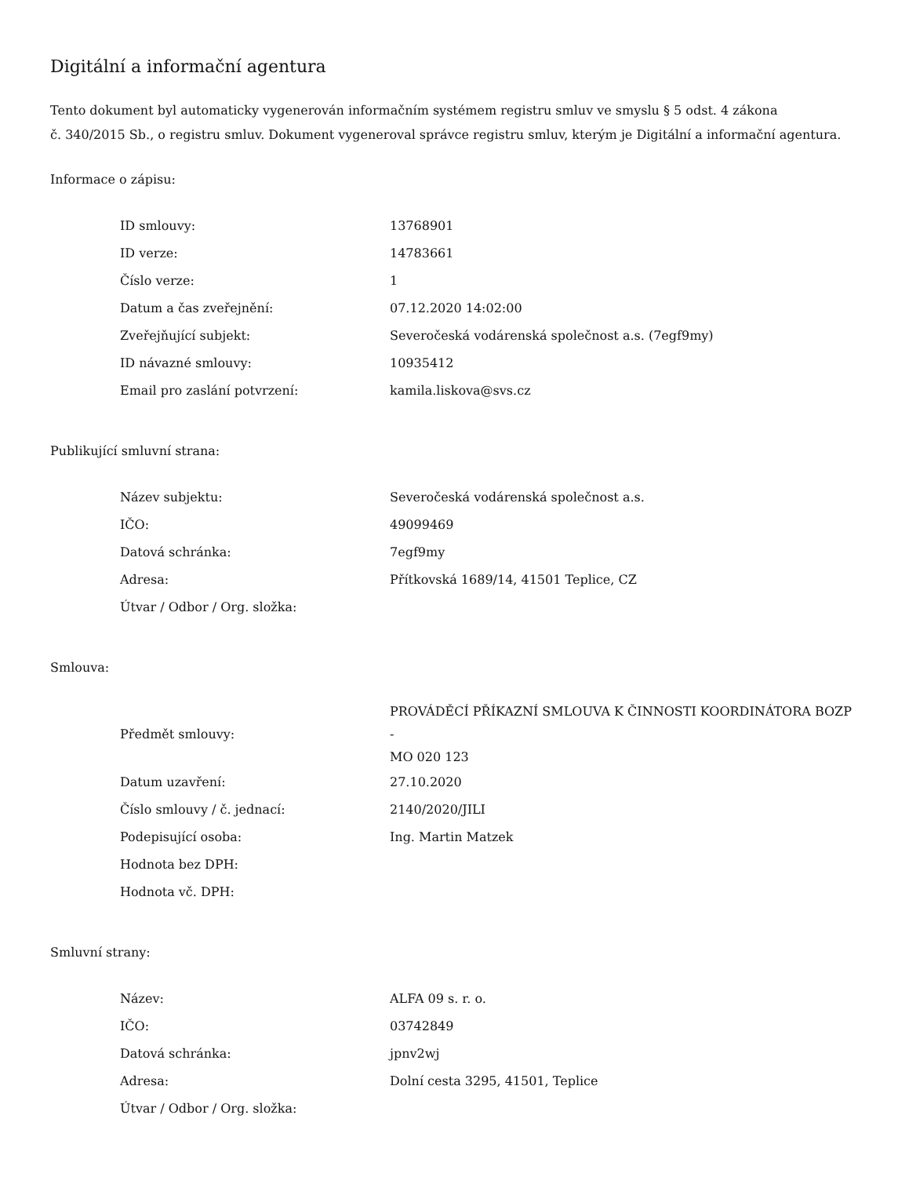Digitální a informační agentura
Tento dokument byl automaticky vygenerován informačním systémem registru smluv ve smyslu § 5 odst. 4 zákona
č. 340/2015 Sb., o registru smluv. Dokument vygeneroval správce registru smluv, kterým je Digitální a informační agentura.
Informace o zápisu:
| ID smlouvy: | 13768901 |
| ID verze: | 14783661 |
| Číslo verze: | 1 |
| Datum a čas zveřejnění: | 07.12.2020 14:02:00 |
| Zveřejňující subjekt: | Severočeská vodárenská společnost a.s. (7egf9my) |
| ID návazné smlouvy: | 10935412 |
| Email pro zaslání potvrzení: | kamila.liskova@svs.cz |
Publikující smluvní strana:
| Název subjektu: | Severočeská vodárenská společnost a.s. |
| IČO: | 49099469 |
| Datová schránka: | 7egf9my |
| Adresa: | Přítkovská 1689/14, 41501 Teplice, CZ |
| Útvar / Odbor / Org. složka: | |
Smlouva:
| Předmět smlouvy: | PROVÁDĚCÍ PŘÍKAZNÍ SMLOUVA K ČINNOSTI KOORDINÁTORA BOZP - MO 020 123 |
| Datum uzavření: | 27.10.2020 |
| Číslo smlouvy / č. jednací: | 2140/2020/JILI |
| Podepisující osoba: | Ing. Martin Matzek |
| Hodnota bez DPH: | |
| Hodnota vč. DPH: | |
Smluvní strany:
| Název: | ALFA 09 s. r. o. |
| IČO: | 03742849 |
| Datová schránka: | jpnv2wj |
| Adresa: | Dolní cesta 3295, 41501, Teplice |
| Útvar / Odbor / Org. složka: | |